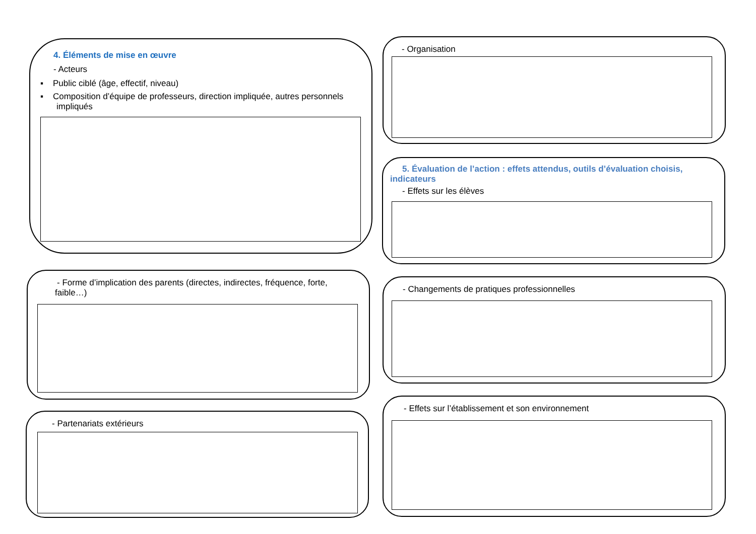4. Éléments de mise en œuvre
- Acteurs
▪ Public ciblé (âge, effectif, niveau)
▪ Composition d’équipe de professeurs, direction impliquée, autres personnels impliqués
- Organisation
5. Évaluation de l’action : effets attendus, outils d’évaluation choisis, indicateurs
- Effets sur les élèves
- Forme d’implication des parents (directes, indirectes, fréquence, forte, faible…)
- Changements de pratiques professionnelles
- Partenariats extérieurs
- Effets sur l’établissement et son environnement